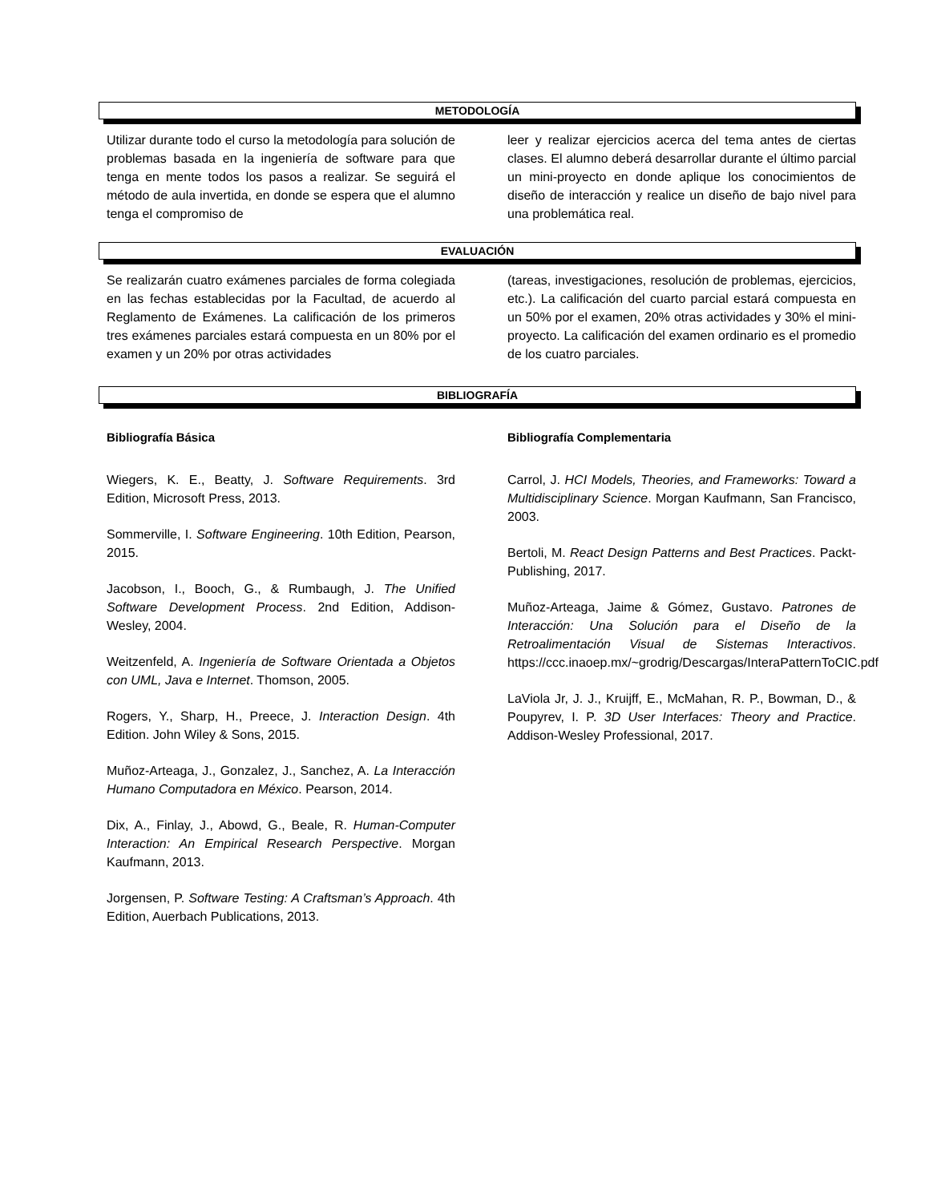METODOLOGÍA
Utilizar durante todo el curso la metodología para solución de problemas basada en la ingeniería de software para que tenga en mente todos los pasos a realizar. Se seguirá el método de aula invertida, en donde se espera que el alumno tenga el compromiso de
leer y realizar ejercicios acerca del tema antes de ciertas clases. El alumno deberá desarrollar durante el último parcial un mini-proyecto en donde aplique los conocimientos de diseño de interacción y realice un diseño de bajo nivel para una problemática real.
EVALUACIÓN
Se realizarán cuatro exámenes parciales de forma colegiada en las fechas establecidas por la Facultad, de acuerdo al Reglamento de Exámenes. La calificación de los primeros tres exámenes parciales estará compuesta en un 80% por el examen y un 20% por otras actividades
(tareas, investigaciones, resolución de problemas, ejercicios, etc.). La calificación del cuarto parcial estará compuesta en un 50% por el examen, 20% otras actividades y 30% el mini-proyecto. La calificación del examen ordinario es el promedio de los cuatro parciales.
BIBLIOGRAFÍA
Bibliografía Básica
Wiegers, K. E., Beatty, J. Software Requirements. 3rd Edition, Microsoft Press, 2013.
Sommerville, I. Software Engineering. 10th Edition, Pearson, 2015.
Jacobson, I., Booch, G., & Rumbaugh, J. The Unified Software Development Process. 2nd Edition, Addison-Wesley, 2004.
Weitzenfeld, A. Ingeniería de Software Orientada a Objetos con UML, Java e Internet. Thomson, 2005.
Rogers, Y., Sharp, H., Preece, J. Interaction Design. 4th Edition. John Wiley & Sons, 2015.
Muñoz-Arteaga, J., Gonzalez, J., Sanchez, A. La Interacción Humano Computadora en México. Pearson, 2014.
Dix, A., Finlay, J., Abowd, G., Beale, R. Human-Computer Interaction: An Empirical Research Perspective. Morgan Kaufmann, 2013.
Jorgensen, P. Software Testing: A Craftsman’s Approach. 4th Edition, Auerbach Publications, 2013.
Bibliografía Complementaria
Carrol, J. HCI Models, Theories, and Frameworks: Toward a Multidisciplinary Science. Morgan Kaufmann, San Francisco, 2003.
Bertoli, M. React Design Patterns and Best Practices. Packt-Publishing, 2017.
Muñoz-Arteaga, Jaime & Gómez, Gustavo. Patrones de Interacción: Una Solución para el Diseño de la Retroalimentación Visual de Sistemas Interactivos. https://ccc.inaoep.mx/~grodrig/Descargas/InteraPatternToCIC.pdf
LaViola Jr, J. J., Kruijff, E., McMahan, R. P., Bowman, D., & Poupyrev, I. P. 3D User Interfaces: Theory and Practice. Addison-Wesley Professional, 2017.